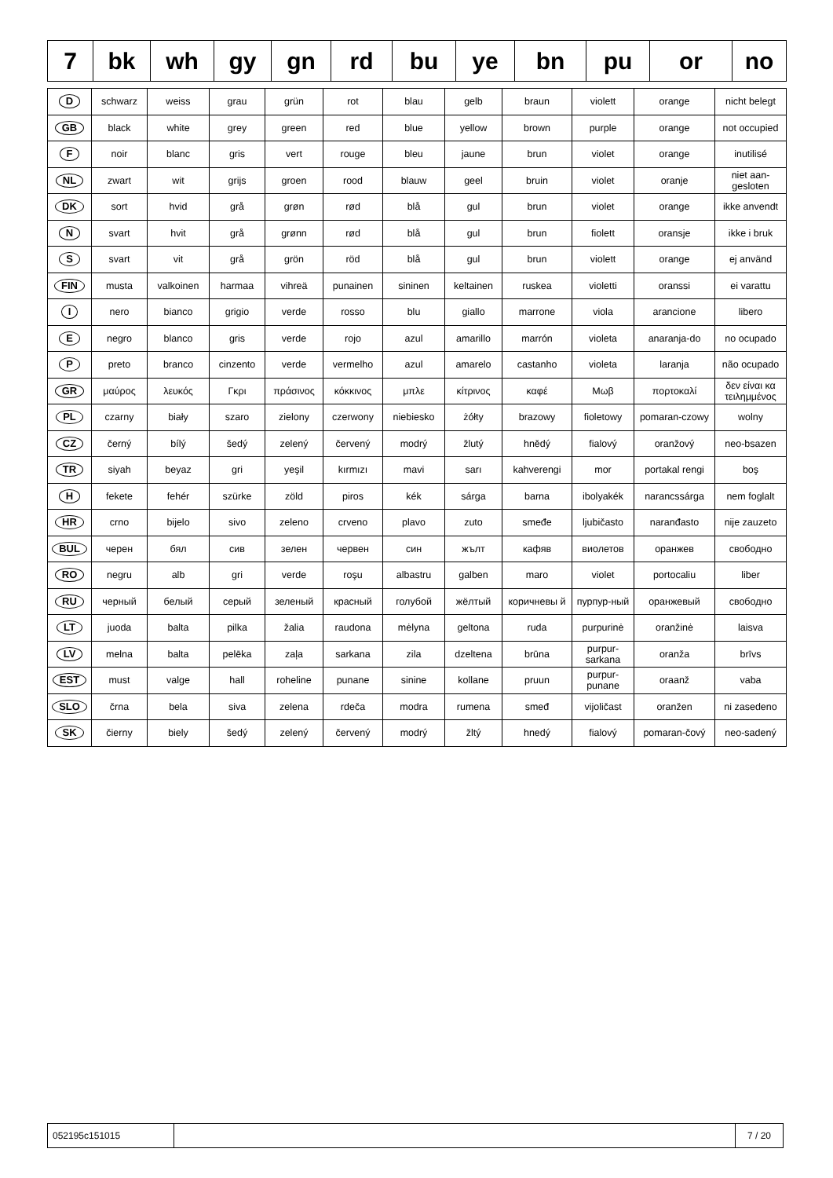| 7 | bk | wh | gy | gn | rd | bu | ye | bn | pu | or | no |
| --- | --- | --- | --- | --- | --- | --- | --- | --- | --- | --- | --- |
| D | schwarz | weiss | grau | grün | rot | blau | gelb | braun | violett | orange | nicht belegt |
| GB | black | white | grey | green | red | blue | yellow | brown | purple | orange | not occupied |
| F | noir | blanc | gris | vert | rouge | bleu | jaune | brun | violet | orange | inutilisé |
| NL | zwart | wit | grijs | groen | rood | blauw | geel | bruin | violet | oranje | niet aan-gesloten |
| DK | sort | hvid | grå | grøn | rød | blå | gul | brun | violet | orange | ikke anvendt |
| N | svart | hvit | grå | grønn | rød | blå | gul | brun | fiolett | oransje | ikke i bruk |
| S | svart | vit | grå | grön | röd | blå | gul | brun | violett | orange | ej använd |
| FIN | musta | valkoinen | harmaa | vihreä | punainen | sininen | keltainen | ruskea | violetti | oranssi | ei varattu |
| I | nero | bianco | grigio | verde | rosso | blu | giallo | marrone | viola | arancione | libero |
| E | negro | blanco | gris | verde | rojo | azul | amarillo | marrón | violeta | anaranja-do | no ocupado |
| P | preto | branco | cinzento | verde | vermelho | azul | amarelo | castanho | violeta | laranja | não ocupado |
| GR | μαύρος | λευκός | Γκρι | πράσινος | κόκκινος | μπλε | κίτρινος | καφέ | Μωβ | πορτοκαλί | δεν είναι κα τειλημμένος |
| PL | czarny | biały | szaro | zielony | czerwony | niebiesko | żółty | brazowy | fioletowy | pomaran-czowy | wolny |
| CZ | černý | bílý | šedý | zelený | červený | modrý | žlutý | hnědý | fialový | oranžový | neo-bsazen |
| TR | siyah | beyaz | gri | yeşil | kırmızı | mavi | sarı | kahverengi | mor | portakal rengi | boş |
| H | fekete | fehér | szürke | zöld | piros | kék | sárga | barna | ibolyakék | narancssárga | nem foglalt |
| HR | crno | bijelo | sivo | zeleno | crveno | plavo | zuto | smeđe | ljubičasto | naranđasto | nije zauzeto |
| BUL | черен | бял | сив | зелен | червен | син | жълт | кафяв | виолетов | оранжев | свободно |
| RO | negru | alb | gri | verde | roşu | albastru | galben | maro | violet | portocaliu | liber |
| RU | черный | белый | серый | зеленый | красный | голубой | жёлтый | коричневы й | пурпур-ный | оранжевый | свободно |
| LT | juoda | balta | pilka | žalia | raudona | mėlyna | geltona | ruda | purpurinė | oranžinė | laisva |
| LV | melna | balta | pelēka | zaļa | sarkana | zila | dzeltena | brūna | purpur-sarkana | oranža | brīvs |
| EST | must | valge | hall | roheline | punane | sinine | kollane | pruun | purpur-punane | oraanž | vaba |
| SLO | črna | bela | siva | zelena | rdeča | modra | rumena | smeđ | vijoličast | oranžen | ni zasedeno |
| SK | čierny | biely | šedý | zelený | červený | modrý | žltý | hnedý | fialový | pomaran-čový | neo-sadený |
| 052195c151015 | | 7 / 20 |